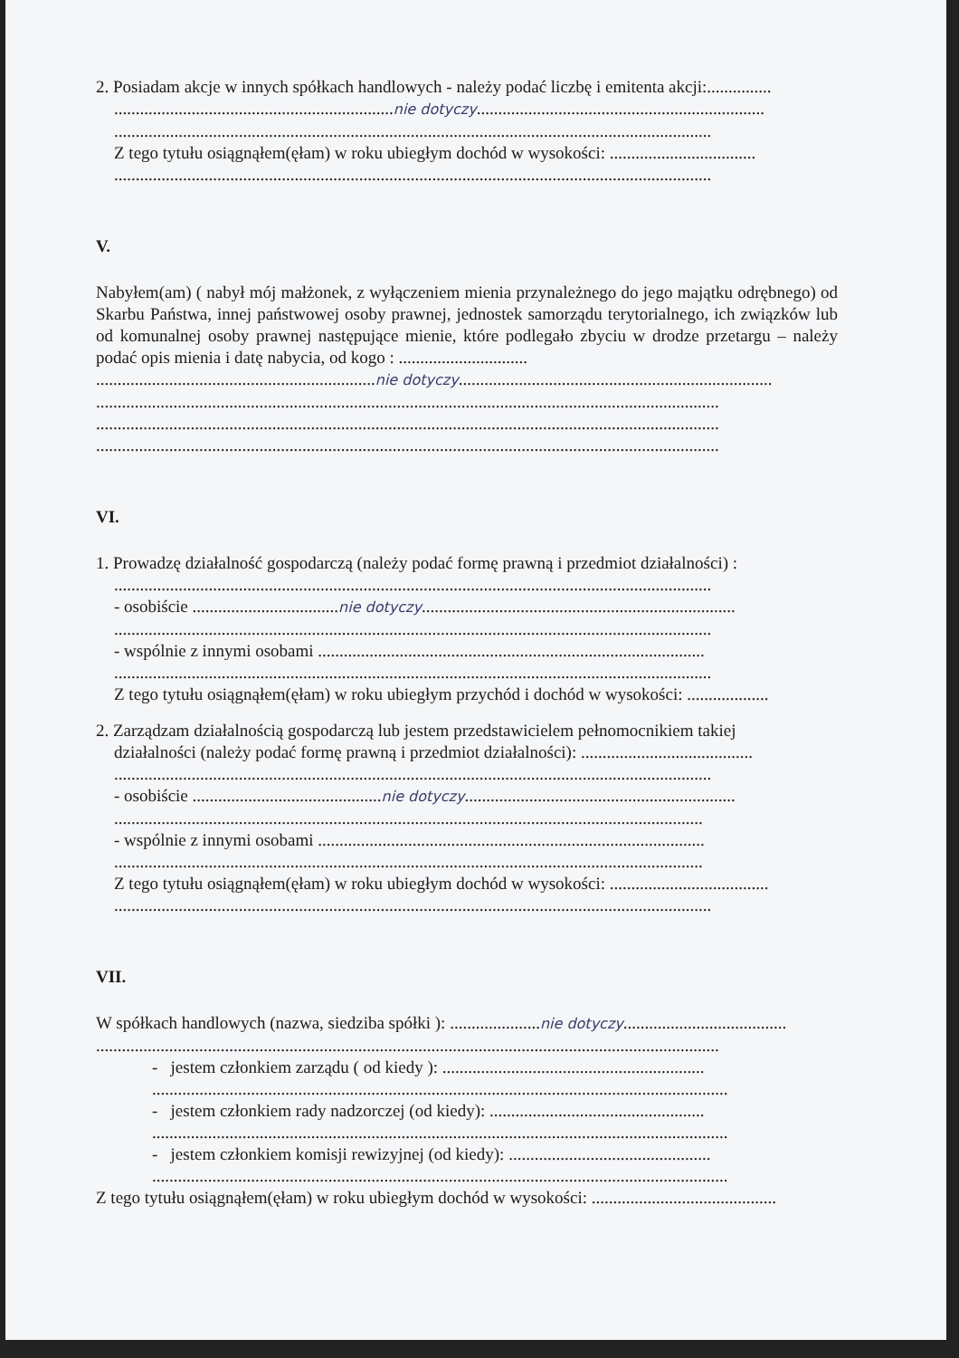2. Posiadam akcje w innych spółkach handlowych - należy podać liczbę i emitenta akcji:...............
.................................................................nie dotyczy...................................................................
...........................................................................................................................................
Z tego tytułu osiągnąłem(ęłam) w roku ubiegłym dochód w wysokości: ..................................
...........................................................................................................................................
V.
Nabyłem(am) ( nabył mój małżonek, z wyłączeniem mienia przynależnego do jego majątku odrębnego) od Skarbu Państwa, innej państwowej osoby prawnej, jednostek samorządu terytorialnego, ich związków lub od komunalnej osoby prawnej następujące mienie, które podlegało zbyciu w drodze przetargu – należy podać opis mienia i datę nabycia, od kogo : ..............................
.................................................................nie dotyczy.........................................................................
.................................................................................................................................................
.................................................................................................................................................
.................................................................................................................................................
VI.
1. Prowadzę działalność gospodarczą (należy podać formę prawną i przedmiot działalności) :
...........................................................................................................................................
- osobiście ..................................nie dotyczy.........................................................................
...........................................................................................................................................
- wspólnie z innymi osobami ..........................................................................................
...........................................................................................................................................
Z tego tytułu osiągnąłem(ęłam) w roku ubiegłym przychód i dochód w wysokości: ...................
2. Zarządzam działalnością gospodarczą lub jestem przedstawicielem pełnomocnikiem takiej
działalności (należy podać formę prawną i przedmiot działalności): ........................................
...........................................................................................................................................
- osobiście ............................................nie dotyczy...............................................................
.........................................................................................................................................
- wspólnie z innymi osobami ..........................................................................................
.........................................................................................................................................
Z tego tytułu osiągnąłem(ęłam) w roku ubiegłym dochód w wysokości: .....................................
...........................................................................................................................................
VII.
W spółkach handlowych (nazwa, siedziba spółki ): .....................nie dotyczy......................................
.................................................................................................................................................
- jestem członkiem zarządu ( od kiedy ): .............................................................
......................................................................................................................................
- jestem członkiem rady nadzorczej (od kiedy): ..................................................
......................................................................................................................................
- jestem członkiem komisji rewizyjnej (od kiedy): ...............................................
......................................................................................................................................
Z tego tytułu osiągnąłem(ęłam) w roku ubiegłym dochód w wysokości: ...........................................